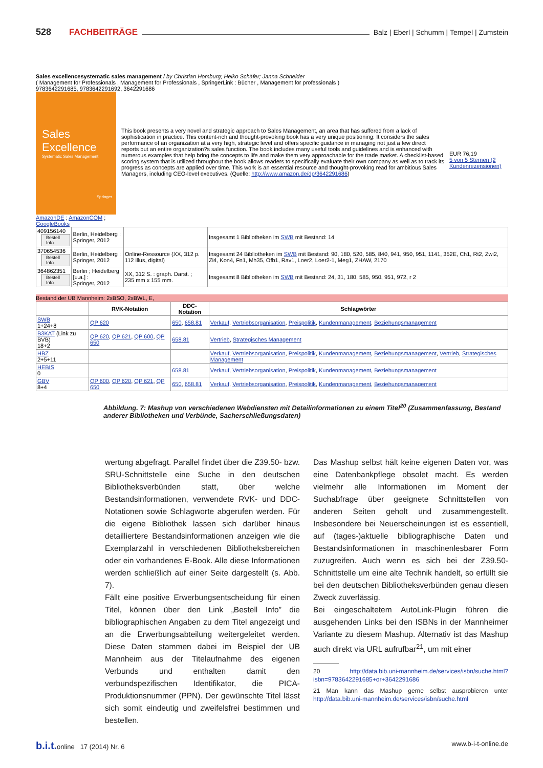528 FACHBEITRÄGE Balz | Eberl | Schumm | Tempel | Zumstein
Sales excellencesystematic sales management / by Christian Homburg; Heiko Schäfer; Janna Schneider
( Management for Professionals , Management for Professionals , SpringerLink : Bücher , Management for professionals )
9783642291685, 9783642291692, 3642291686
Sales
Excellence
Systematic Sales Management
Springer
AmazonDE ; AmazonCOM ;
GoogleBooks
This book presents a very novel and strategic approach to Sales Management, an area that has suffered from a lack of sophistication in practice. This content-rich and thought-provoking book has a very unique positioning: It considers the sales performance of an organization at a very high, strategic level and offers specific guidance in managing not just a few direct reports but an entire organization?s sales function. The book includes many useful tools and guidelines and is enhanced with numerous examples that help bring the concepts to life and make them very approachable for the trade market. A checklist-based scoring system that is utilized throughout the book allows readers to specifically evaluate their own company as well as to track its progress as concepts are applied over time. This work is an essential resource and thought-provoking read for ambitious Sales Managers, including CEO-level executives. (Quelle: http://www.amazon.de/dp/3642291686)
EUR 76,19
5 von 5 Sternen (2 Kundenrezensionen)
| 409156140 Bestell Info | Berlin, Heidelberg : Springer, 2012 | | Insgesamt 1 Bibliotheken im SWB mit Bestand: 14 |
| 370654536 Bestell Info | Berlin, Heidelberg : Springer, 2012 | Online-Ressource (XX, 312 p. 112 illus, digital) | Insgesamt 24 Bibliotheken im SWB mit Bestand: 90, 180, 520, 585, 840, 941, 950, 951, 1141, 352E, Ch1, Rt2, Zwi2, Zi4, Kon4, Fn1, Mh35, Ofb1, Rav1, Loer2, Loer2-1, Meg1, ZHAW, 2170 |
| 364862351 Bestell Info | Berlin ; Heidelberg [u.a.] : Springer, 2012 | XX, 312 S. : graph. Darst. ; 235 mm x 155 mm. | Insgesamt 8 Bibliotheken im SWB mit Bestand: 24, 31, 180, 585, 950, 951, 972, r 2 |
Bestand der UB Mannheim: 2xBSO, 2xBWL, E,
| | RVK-Notation | DDC-Notation | Schlagwörter |
| --- | --- | --- | --- |
| SWB 1+24+8 | QP 620 | 650 , 658.81 | Verkauf , Vertriebsorganisation , Preispolitik , Kundenmanagement , Beziehungsmanagement |
| B3KAT (Link zu BVB) 18+2 | QP 620 , QP 621 , QP 600 , QP 650 | 658.81 | Vertrieb , Strategisches Management |
| HBZ 2+5+11 | | | Verkauf , Vertriebsorganisation , Preispolitik , Kundenmanagement , Beziehungsmanagement , Vertrieb , Strategisches Management |
| HEBIS 0 | | 658.81 | Verkauf , Vertriebsorganisation , Preispolitik , Kundenmanagement , Beziehungsmanagement |
| GBV 8+4 | QP 600 , QP 620 , QP 621 , QP 650 | 650 , 658.81 | Verkauf , Vertriebsorganisation , Preispolitik , Kundenmanagement , Beziehungsmanagement |
Abbildung. 7: Mashup von verschiedenen Webdiensten mit Detailinformationen zu einem Titel<sup>20</sup> (Zusammenfassung, Bestand anderer Bibliotheken und Verbünde, Sacherschließungsdaten)
wertung abgefragt. Parallel findet über die Z39.50- bzw. SRU-Schnittstelle eine Suche in den deutschen Bibliotheksverbünden statt, über welche Bestandsinformationen, verwendete RVK- und DDC-Notationen sowie Schlagworte abgerufen werden. Für die eigene Bibliothek lassen sich darüber hinaus detailliertere Bestandsinformationen anzeigen wie die Exemplarzahl in verschiedenen Bibliotheksbereichen oder ein vorhandenes E-Book. Alle diese Informationen werden schließlich auf einer Seite dargestellt (s. Abb. 7).
Fällt eine positive Erwerbungsentscheidung für einen Titel, können über den Link „Bestell Info” die bibliographischen Angaben zu dem Titel angezeigt und an die Erwerbungsabteilung weitergeleitet werden. Diese Daten stammen dabei im Beispiel der UB Mannheim aus der Titelaufnahme des eigenen Verbunds und enthalten damit den verbundspezifischen Identifikator, die PICA-Produktionsnummer (PPN). Der gewünschte Titel lässt sich somit eindeutig und zweifelsfrei bestimmen und bestellen.
Das Mashup selbst hält keine eigenen Daten vor, was eine Datenbankpflege obsolet macht. Es werden vielmehr alle Informationen im Moment der Suchabfrage über geeignete Schnittstellen von anderen Seiten geholt und zusammengestellt. Insbesondere bei Neuerscheinungen ist es essentiell, auf (tages-)aktuelle bibliographische Daten und Bestandsinformationen in maschinenlesbarer Form zuzugreifen. Auch wenn es sich bei der Z39.50-Schnittstelle um eine alte Technik handelt, so erfüllt sie bei den deutschen Bibliotheksverbünden genau diesen Zweck zuverlässig.
Bei eingeschaltetem AutoLink-Plugin führen die ausgehenden Links bei den ISBNs in der Mannheimer Variante zu diesem Mashup. Alternativ ist das Mashup auch direkt via URL aufrufbar<sup>21</sup>, um mit einer
20 http://data.bib.uni-mannheim.de/services/isbn/suche.html?isbn=9783642291685+or+3642291686
21 Man kann das Mashup gerne selbst ausprobieren unter http://data.bib.uni-mannheim.de/services/isbn/suche.html
b.i.t. online 17 (2014) Nr. 6 www.b-i-t-online.de